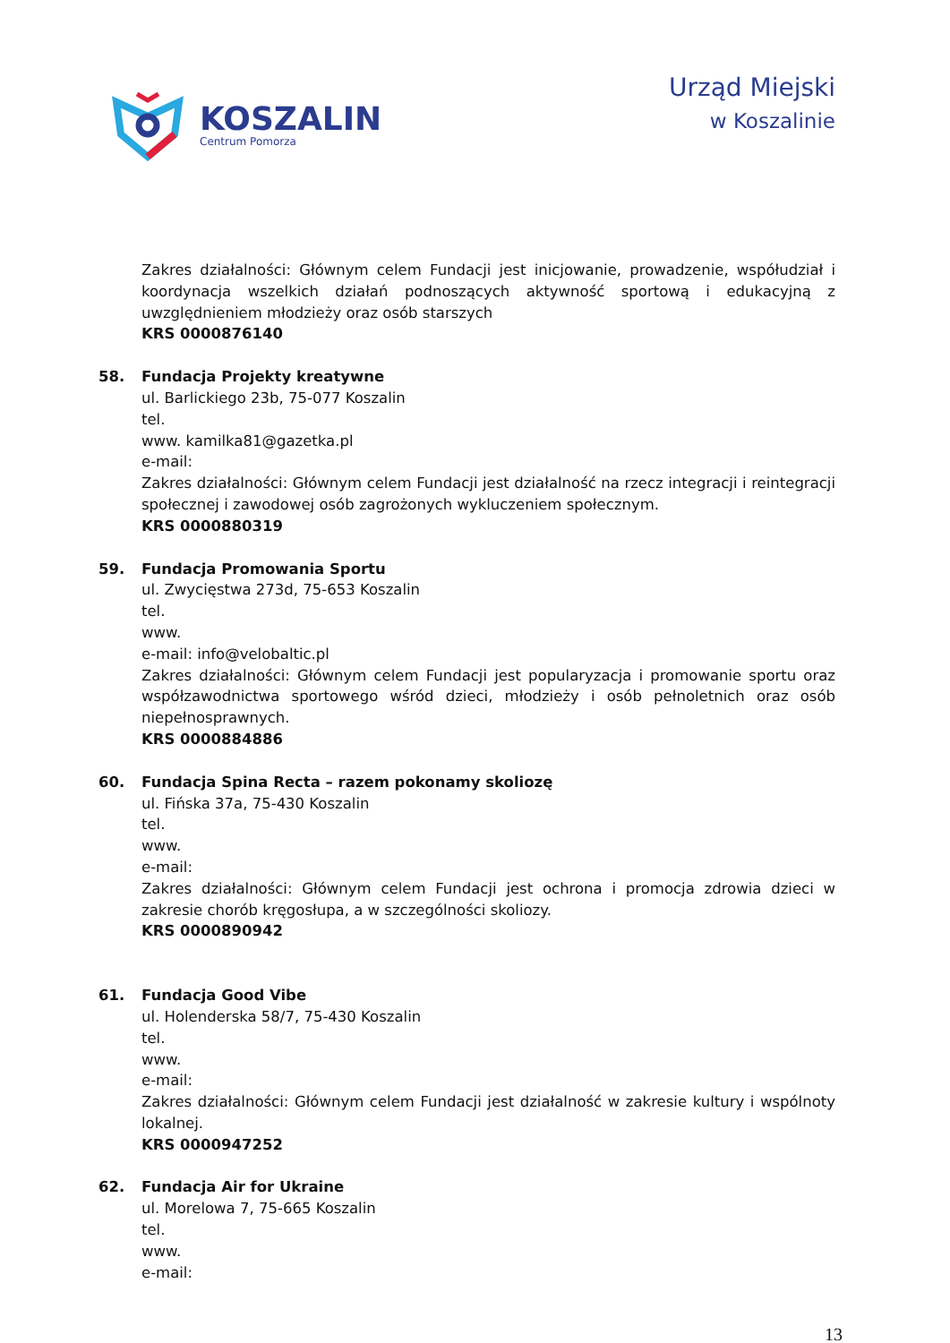KOSZALIN
Centrum Pomorza
Urząd Miejski
w Koszalinie
Zakres działalności: Głównym celem Fundacji jest inicjowanie, prowadzenie, współudział i koordynacja wszelkich działań podnoszących aktywność sportową i edukacyjną z uwzględnieniem młodzieży oraz osób starszych
KRS 0000876140
58. Fundacja Projekty kreatywne
ul. Barlickiego 23b, 75-077 Koszalin
tel.
www. kamilka81@gazetka.pl
e-mail:
Zakres działalności: Głównym celem Fundacji jest działalność na rzecz integracji i reintegracji społecznej i zawodowej osób zagrożonych wykluczeniem społecznym.
KRS 0000880319
59. Fundacja Promowania Sportu
ul. Zwycięstwa 273d, 75-653 Koszalin
tel.
www.
e-mail: info@velobaltic.pl
Zakres działalności: Głównym celem Fundacji jest popularyzacja i promowanie sportu oraz współzawodnictwa sportowego wśród dzieci, młodzieży i osób pełnoletnich oraz osób niepełnosprawnych.
KRS 0000884886
60. Fundacja Spina Recta – razem pokonamy skoliozę
ul. Fińska 37a, 75-430 Koszalin
tel.
www.
e-mail:
Zakres działalności: Głównym celem Fundacji jest ochrona i promocja zdrowia dzieci w zakresie chorób kręgosłupa, a w szczególności skoliozy.
KRS 0000890942
61. Fundacja Good Vibe
ul. Holenderska 58/7, 75-430 Koszalin
tel.
www.
e-mail:
Zakres działalności: Głównym celem Fundacji jest działalność w zakresie kultury i wspólnoty lokalnej.
KRS 0000947252
62. Fundacja Air for Ukraine
ul. Morelowa 7, 75-665 Koszalin
tel.
www.
e-mail:
13